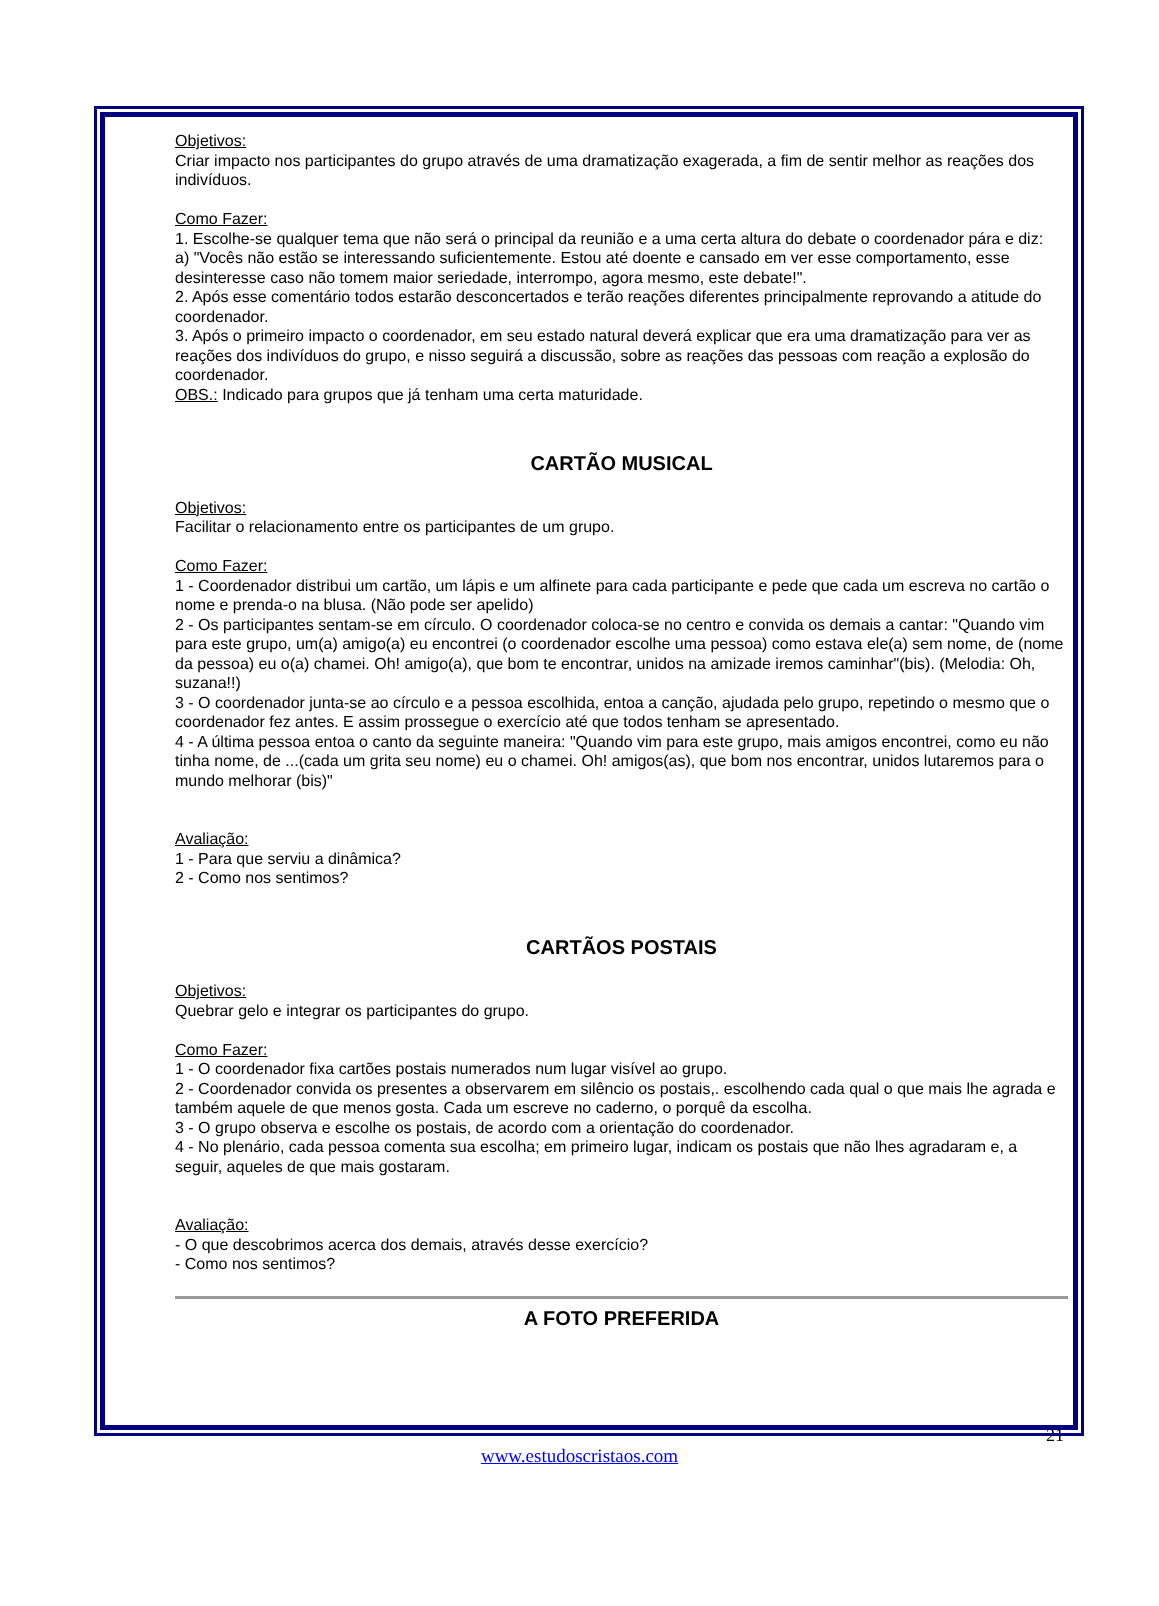Objetivos:
Criar impacto nos participantes do grupo através de uma dramatização exagerada, a fim de sentir melhor as reações dos indivíduos.
Como Fazer:
1. Escolhe-se qualquer tema que não será o principal da reunião e a uma certa altura do debate o coordenador pára e diz:
a) "Vocês não estão se interessando suficientemente. Estou até doente e cansado em ver esse comportamento, esse desinteresse caso não tomem maior seriedade, interrompo, agora mesmo, este debate!".
2. Após esse comentário todos estarão desconcertados e terão reações diferentes principalmente reprovando a atitude do coordenador.
3. Após o primeiro impacto o coordenador, em seu estado natural deverá explicar que era uma dramatização para ver as reações dos indivíduos do grupo, e nisso seguirá a discussão, sobre as reações das pessoas com reação a explosão do coordenador.
OBS.: Indicado para grupos que já tenham uma certa maturidade.
CARTÃO MUSICAL
Objetivos:
Facilitar o relacionamento entre os participantes de um grupo.
Como Fazer:
1 - Coordenador distribui um cartão, um lápis e um alfinete para cada participante e pede que cada um escreva no cartão o nome e prenda-o na blusa. (Não pode ser apelido)
2 - Os participantes sentam-se em círculo. O coordenador coloca-se no centro e convida os demais a cantar: "Quando vim para este grupo, um(a) amigo(a) eu encontrei (o coordenador escolhe uma pessoa) como estava ele(a) sem nome, de (nome da pessoa) eu o(a) chamei. Oh! amigo(a), que bom te encontrar, unidos na amizade iremos caminhar"(bis). (Melodia: Oh, suzana!!)
3 - O coordenador junta-se ao círculo e a pessoa escolhida, entoa a canção, ajudada pelo grupo, repetindo o mesmo que o coordenador fez antes. E assim prossegue o exercício até que todos tenham se apresentado.
4 - A última pessoa entoa o canto da seguinte maneira: "Quando vim para este grupo, mais amigos encontrei, como eu não tinha nome, de ...(cada um grita seu nome) eu o chamei. Oh! amigos(as), que bom nos encontrar, unidos lutaremos para o mundo melhorar (bis)"
Avaliação:
1 - Para que serviu a dinâmica?
2 - Como nos sentimos?
CARTÃOS POSTAIS
Objetivos:
Quebrar gelo e integrar os participantes do grupo.
Como Fazer:
1 - O coordenador fixa cartões postais numerados num lugar visível ao grupo.
2 - Coordenador convida os presentes a observarem em silêncio os postais,. escolhendo cada qual o que mais lhe agrada e também aquele de que menos gosta. Cada um escreve no caderno, o porquê da escolha.
3 - O grupo observa e escolhe os postais, de acordo com a orientação do coordenador.
4 - No plenário, cada pessoa comenta sua escolha; em primeiro lugar, indicam os postais que não lhes agradaram e, a seguir, aqueles de que mais gostaram.
Avaliação:
- O que descobrimos acerca dos demais, através desse exercício?
- Como nos sentimos?
A FOTO PREFERIDA
21
www.estudoscristaos.com